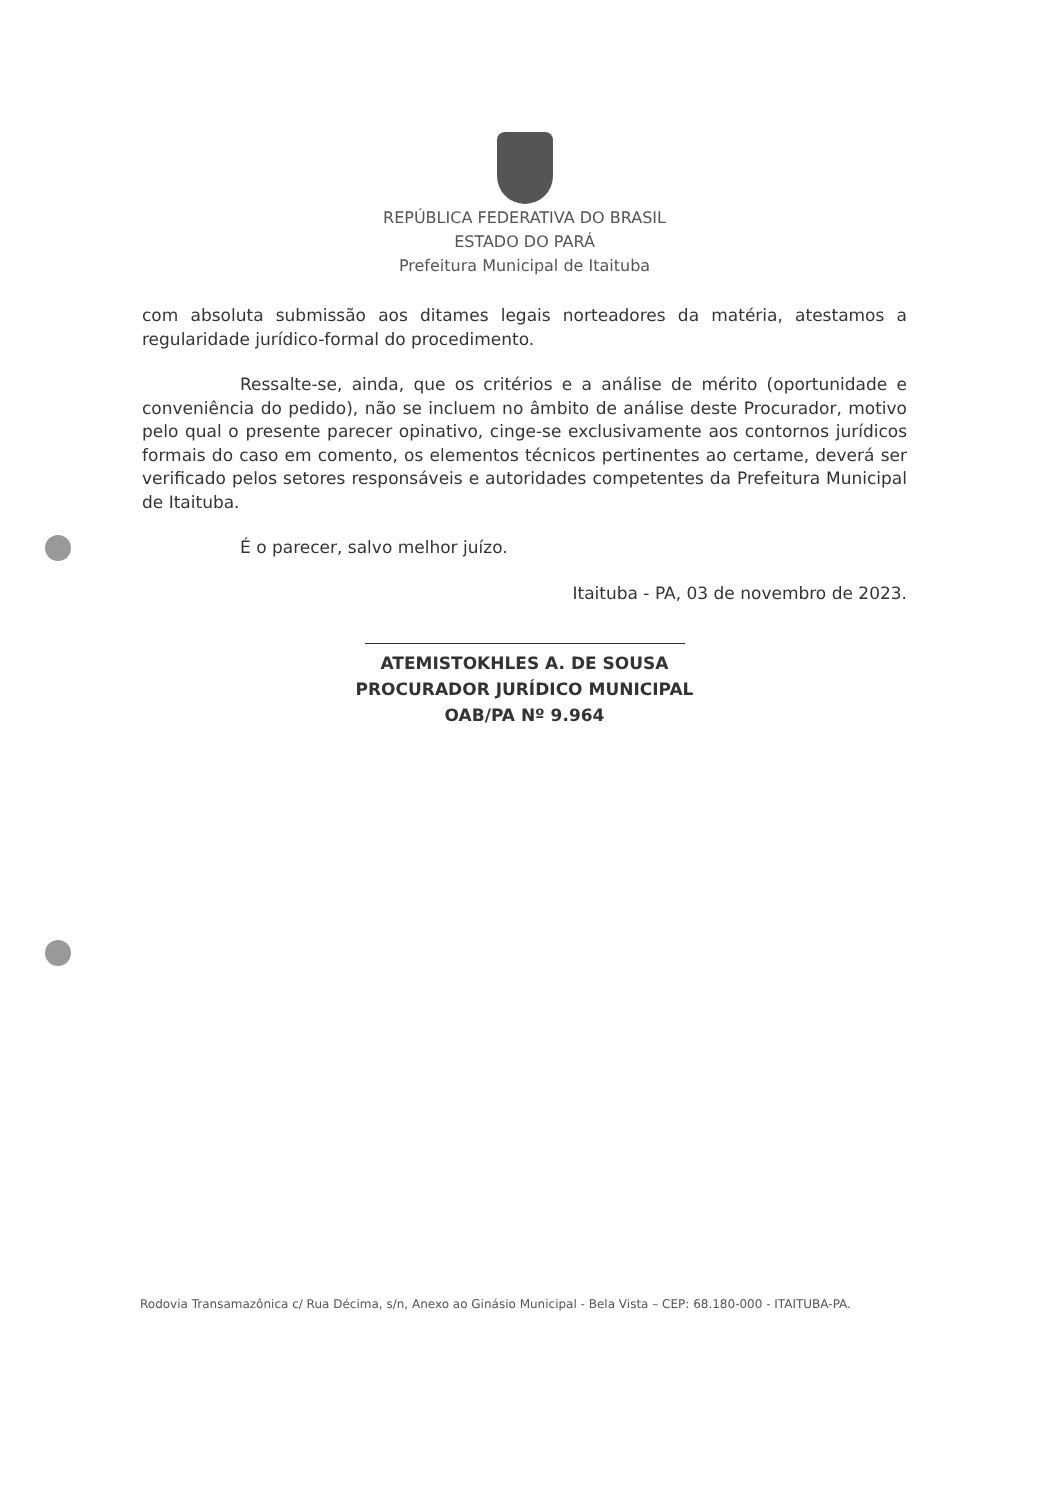REPÚBLICA FEDERATIVA DO BRASIL
ESTADO DO PARÁ
Prefeitura Municipal de Itaituba
com absoluta submissão aos ditames legais norteadores da matéria, atestamos a regularidade jurídico-formal do procedimento.
Ressalte-se, ainda, que os critérios e a análise de mérito (oportunidade e conveniência do pedido), não se incluem no âmbito de análise deste Procurador, motivo pelo qual o presente parecer opinativo, cinge-se exclusivamente aos contornos jurídicos formais do caso em comento, os elementos técnicos pertinentes ao certame, deverá ser verificado pelos setores responsáveis e autoridades competentes da Prefeitura Municipal de Itaituba.
É o parecer, salvo melhor juízo.
Itaituba - PA, 03 de novembro de 2023.
ATEMISTOKHLES A. DE SOUSA
PROCURADOR JURÍDICO MUNICIPAL
OAB/PA Nº 9.964
Rodovia Transamazônica c/ Rua Décima, s/n, Anexo ao Ginásio Municipal - Bela Vista – CEP: 68.180-000 - ITAITUBA-PA.